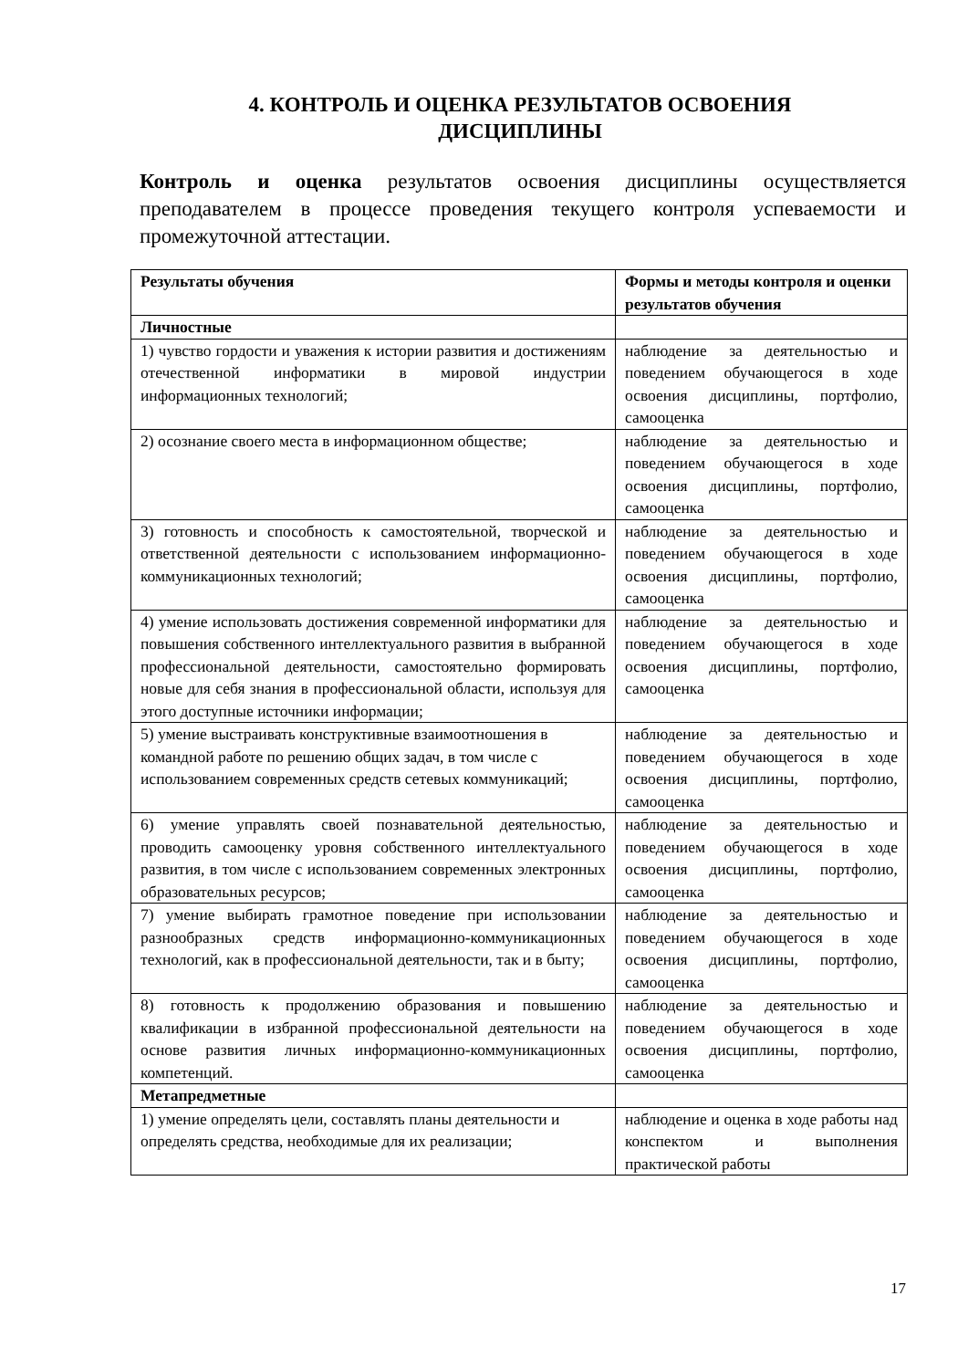4. КОНТРОЛЬ И ОЦЕНКА РЕЗУЛЬТАТОВ ОСВОЕНИЯ
ДИСЦИПЛИНЫ
Контроль и оценка результатов освоения дисциплины осуществляется преподавателем в процессе проведения текущего контроля успеваемости и промежуточной аттестации.
| Результаты обучения | Формы и методы контроля и оценки результатов обучения |
| --- | --- |
| Личностные | |
| 1) чувство гордости и уважения к истории развития и достижениям отечественной информатики в мировой индустрии информационных технологий; | наблюдение за деятельностью и поведением обучающегося в ходе освоения дисциплины, портфолио, самооценка |
| 2) осознание своего места в информационном обществе; | наблюдение за деятельностью и поведением обучающегося в ходе освоения дисциплины, портфолио, самооценка |
| 3) готовность и способность к самостоятельной, творческой и ответственной деятельности с использованием информационно-коммуникационных технологий; | наблюдение за деятельностью и поведением обучающегося в ходе освоения дисциплины, портфолио, самооценка |
| 4) умение использовать достижения современной информатики для повышения собственного интеллектуального развития в выбранной профессиональной деятельности, самостоятельно формировать новые для себя знания в профессиональной области, используя для этого доступные источники информации; | наблюдение за деятельностью и поведением обучающегося в ходе освоения дисциплины, портфолио, самооценка |
| 5) умение выстраивать конструктивные взаимоотношения в командной работе по решению общих задач, в том числе с использованием современных средств сетевых коммуникаций; | наблюдение за деятельностью и поведением обучающегося в ходе освоения дисциплины, портфолио, самооценка |
| 6) умение управлять своей познавательной деятельностью, проводить самооценку уровня собственного интеллектуального развития, в том числе с использованием современных электронных образовательных ресурсов; | наблюдение за деятельностью и поведением обучающегося в ходе освоения дисциплины, портфолио, самооценка |
| 7) умение выбирать грамотное поведение при использовании разнообразных средств информационно-коммуникационных технологий, как в профессиональной деятельности, так и в быту; | наблюдение за деятельностью и поведением обучающегося в ходе освоения дисциплины, портфолио, самооценка |
| 8) готовность к продолжению образования и повышению квалификации в избранной профессиональной деятельности на основе развития личных информационно-коммуникационных компетенций. | наблюдение за деятельностью и поведением обучающегося в ходе освоения дисциплины, портфолио, самооценка |
| Метапредметные | |
| 1) умение определять цели, составлять планы деятельности и определять средства, необходимые для их реализации; | наблюдение и оценка в ходе работы над конспектом и выполнения практической работы |
17